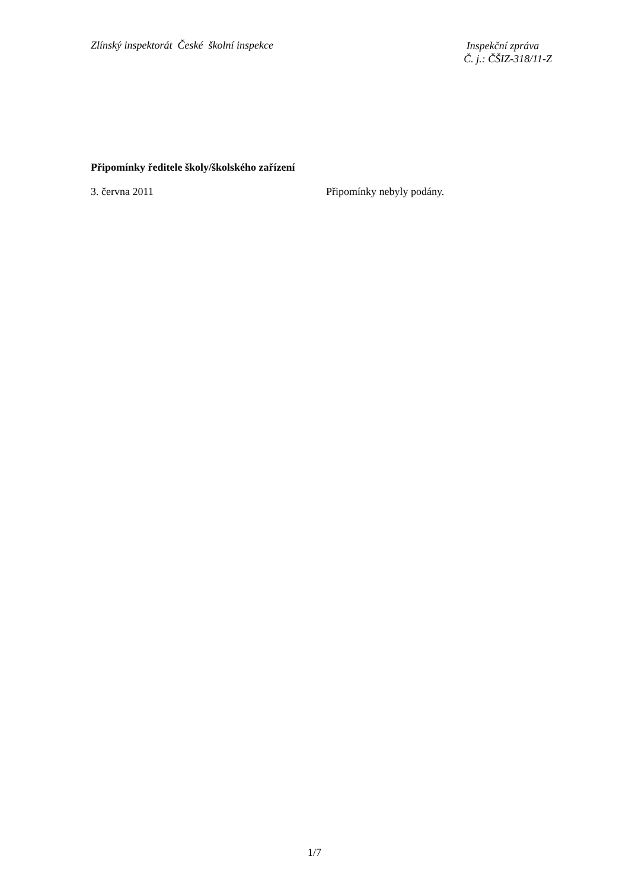Zlínský inspektorát České školní inspekce
Inspekční zpráva
Č. j.: ČŠIZ-318/11-Z
Připomínky ředitele školy/školského zařízení
3. června 2011 Připomínky nebyly podány.
1/7